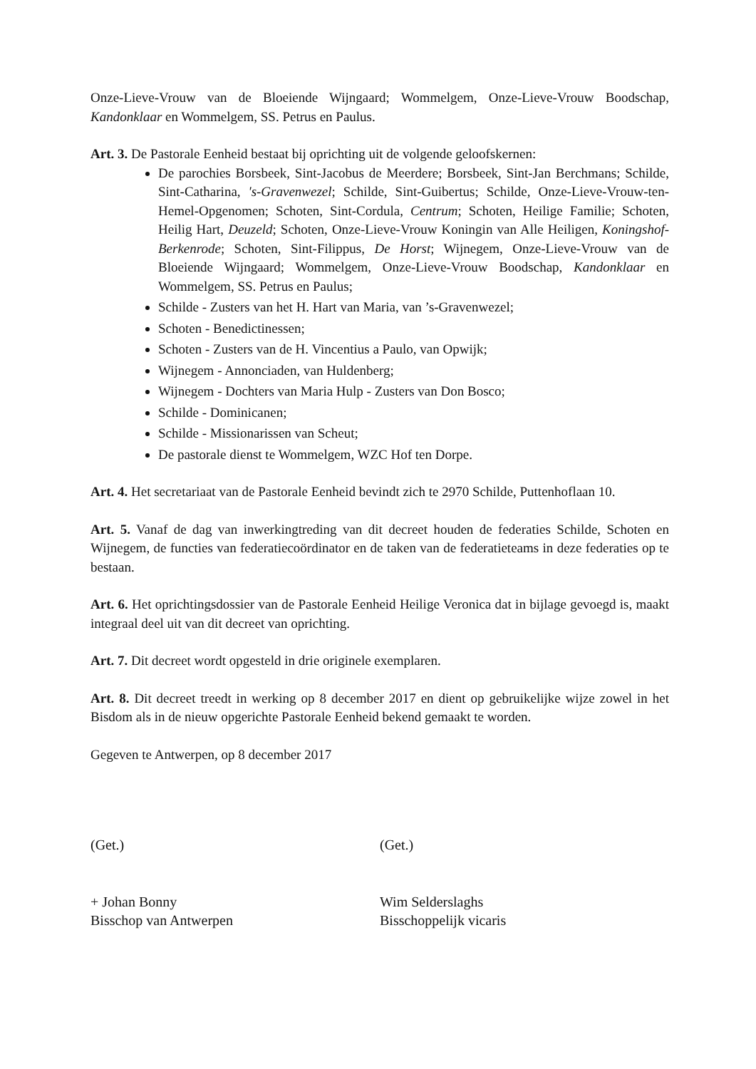Onze-Lieve-Vrouw van de Bloeiende Wijngaard; Wommelgem, Onze-Lieve-Vrouw Boodschap, Kandonklaar en Wommelgem, SS. Petrus en Paulus.
Art. 3. De Pastorale Eenheid bestaat bij oprichting uit de volgende geloofskernen:
De parochies Borsbeek, Sint-Jacobus de Meerdere; Borsbeek, Sint-Jan Berchmans; Schilde, Sint-Catharina, 's-Gravenwezel; Schilde, Sint-Guibertus; Schilde, Onze-Lieve-Vrouw-ten-Hemel-Opgenomen; Schoten, Sint-Cordula, Centrum; Schoten, Heilige Familie; Schoten, Heilig Hart, Deuzeld; Schoten, Onze-Lieve-Vrouw Koningin van Alle Heiligen, Koningshof-Berkenrode; Schoten, Sint-Filippus, De Horst; Wijnegem, Onze-Lieve-Vrouw van de Bloeiende Wijngaard; Wommelgem, Onze-Lieve-Vrouw Boodschap, Kandonklaar en Wommelgem, SS. Petrus en Paulus;
Schilde - Zusters van het H. Hart van Maria, van ’s-Gravenwezel;
Schoten - Benedictinessen;
Schoten - Zusters van de H. Vincentius a Paulo, van Opwijk;
Wijnegem - Annonciaden, van Huldenberg;
Wijnegem - Dochters van Maria Hulp - Zusters van Don Bosco;
Schilde - Dominicanen;
Schilde - Missionarissen van Scheut;
De pastorale dienst te Wommelgem, WZC Hof ten Dorpe.
Art. 4. Het secretariaat van de Pastorale Eenheid bevindt zich te 2970 Schilde, Puttenhoflaan 10.
Art. 5. Vanaf de dag van inwerkingtreding van dit decreet houden de federaties Schilde, Schoten en Wijnegem, de functies van federatiecoördinator en de taken van de federatieteams in deze federaties op te bestaan.
Art. 6. Het oprichtingsdossier van de Pastorale Eenheid Heilige Veronica dat in bijlage gevoegd is, maakt integraal deel uit van dit decreet van oprichting.
Art. 7. Dit decreet wordt opgesteld in drie originele exemplaren.
Art. 8. Dit decreet treedt in werking op 8 december 2017 en dient op gebruikelijke wijze zowel in het Bisdom als in de nieuw opgerichte Pastorale Eenheid bekend gemaakt te worden.
Gegeven te Antwerpen, op 8 december 2017
(Get.)
+ Johan Bonny
Bisschop van Antwerpen
(Get.)
Wim Selderslaghs
Bisschoppelijk vicaris